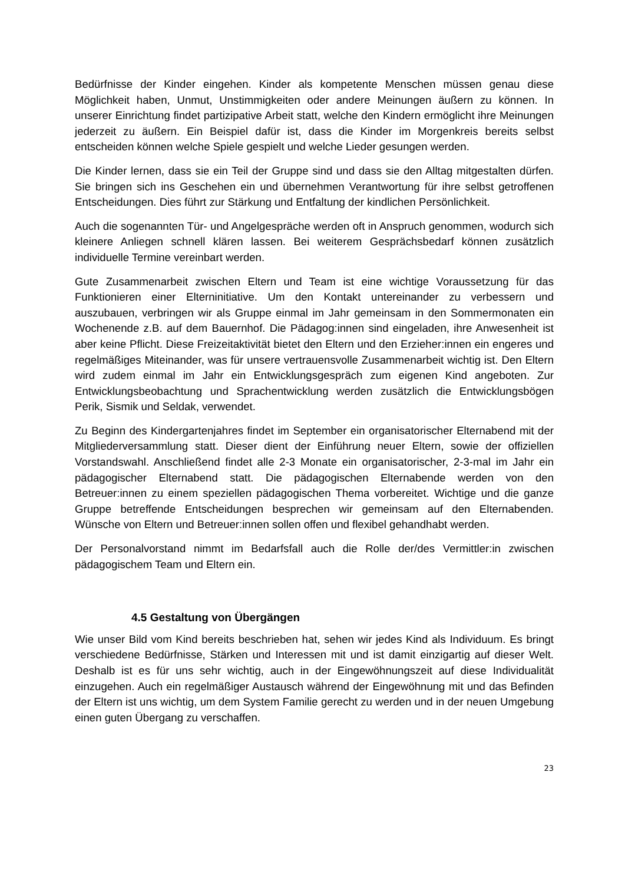Bedürfnisse der Kinder eingehen. Kinder als kompetente Menschen müssen genau diese Möglichkeit haben, Unmut, Unstimmigkeiten oder andere Meinungen äußern zu können. In unserer Einrichtung findet partizipative Arbeit statt, welche den Kindern ermöglicht ihre Meinungen jederzeit zu äußern. Ein Beispiel dafür ist, dass die Kinder im Morgenkreis bereits selbst entscheiden können welche Spiele gespielt und welche Lieder gesungen werden.
Die Kinder lernen, dass sie ein Teil der Gruppe sind und dass sie den Alltag mitgestalten dürfen. Sie bringen sich ins Geschehen ein und übernehmen Verantwortung für ihre selbst getroffenen Entscheidungen. Dies führt zur Stärkung und Entfaltung der kindlichen Persönlichkeit.
Auch die sogenannten Tür- und Angelgespräche werden oft in Anspruch genommen, wodurch sich kleinere Anliegen schnell klären lassen. Bei weiterem Gesprächsbedarf können zusätzlich individuelle Termine vereinbart werden.
Gute Zusammenarbeit zwischen Eltern und Team ist eine wichtige Voraussetzung für das Funktionieren einer Elterninitiative. Um den Kontakt untereinander zu verbessern und auszubauen, verbringen wir als Gruppe einmal im Jahr gemeinsam in den Sommermonaten ein Wochenende z.B. auf dem Bauernhof. Die Pädagog:innen sind eingeladen, ihre Anwesenheit ist aber keine Pflicht. Diese Freizeitaktivität bietet den Eltern und den Erzieher:innen ein engeres und regelmäßiges Miteinander, was für unsere vertrauensvolle Zusammenarbeit wichtig ist. Den Eltern wird zudem einmal im Jahr ein Entwicklungsgespräch zum eigenen Kind angeboten. Zur Entwicklungsbeobachtung und Sprachentwicklung werden zusätzlich die Entwicklungsbögen Perik, Sismik und Seldak, verwendet.
Zu Beginn des Kindergartenjahres findet im September ein organisatorischer Elternabend mit der Mitgliederversammlung statt. Dieser dient der Einführung neuer Eltern, sowie der offiziellen Vorstandswahl. Anschließend findet alle 2-3 Monate ein organisatorischer, 2-3-mal im Jahr ein pädagogischer Elternabend statt. Die pädagogischen Elternabende werden von den Betreuer:innen zu einem speziellen pädagogischen Thema vorbereitet. Wichtige und die ganze Gruppe betreffende Entscheidungen besprechen wir gemeinsam auf den Elternabenden. Wünsche von Eltern und Betreuer:innen sollen offen und flexibel gehandhabt werden.
Der Personalvorstand nimmt im Bedarfsfall auch die Rolle der/des Vermittler:in zwischen pädagogischem Team und Eltern ein.
4.5 Gestaltung von Übergängen
Wie unser Bild vom Kind bereits beschrieben hat, sehen wir jedes Kind als Individuum. Es bringt verschiedene Bedürfnisse, Stärken und Interessen mit und ist damit einzigartig auf dieser Welt. Deshalb ist es für uns sehr wichtig, auch in der Eingewöhnungszeit auf diese Individualität einzugehen. Auch ein regelmäßiger Austausch während der Eingewöhnung mit und das Befinden der Eltern ist uns wichtig, um dem System Familie gerecht zu werden und in der neuen Umgebung einen guten Übergang zu verschaffen.
23